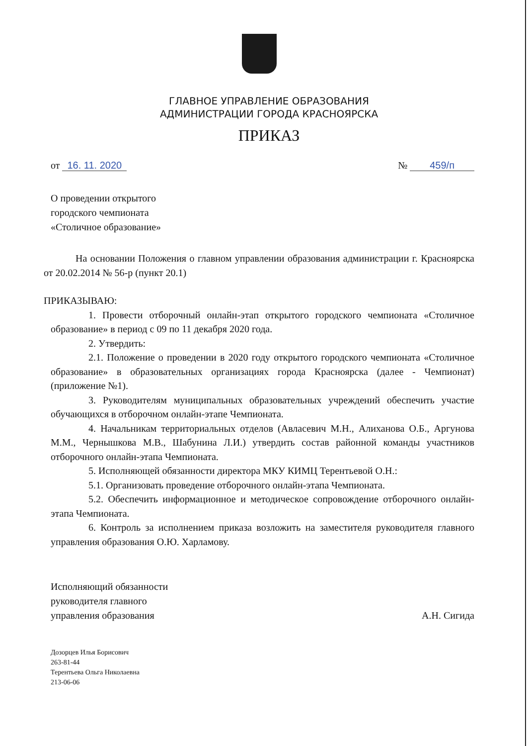ГЛАВНОЕ УПРАВЛЕНИЕ ОБРАЗОВАНИЯ
АДМИНИСТРАЦИИ ГОРОДА КРАСНОЯРСКА
ПРИКАЗ
от 16. 11. 2020 № 459/п
О проведении открытого
городского чемпионата
«Столичное образование»
На основании Положения о главном управлении образования администрации г. Красноярска от 20.02.2014 № 56-р (пункт 20.1)
ПРИКАЗЫВАЮ:
1. Провести отборочный онлайн-этап открытого городского чемпионата «Столичное образование» в период с 09 по 11 декабря 2020 года.
2. Утвердить:
2.1. Положение о проведении в 2020 году открытого городского чемпионата «Столичное образование» в образовательных организациях города Красноярска (далее - Чемпионат) (приложение №1).
3. Руководителям муниципальных образовательных учреждений обеспечить участие обучающихся в отборочном онлайн-этапе Чемпионата.
4. Начальникам территориальных отделов (Авласевич М.Н., Алиханова О.Б., Аргунова М.М., Чернышкова М.В., Шабунина Л.И.) утвердить состав районной команды участников отборочного онлайн-этапа Чемпионата.
5. Исполняющей обязанности директора МКУ КИМЦ Терентьевой О.Н.:
5.1. Организовать проведение отборочного онлайн-этапа Чемпионата.
5.2. Обеспечить информационное и методическое сопровождение отборочного онлайн-этапа Чемпионата.
6. Контроль за исполнением приказа возложить на заместителя руководителя главного управления образования О.Ю. Харламову.
Исполняющий обязанности
руководителя главного
управления образования
А.Н. Сигида
Дозорцев Илья Борисович
263-81-44
Терентьева Ольга Николаевна
213-06-06